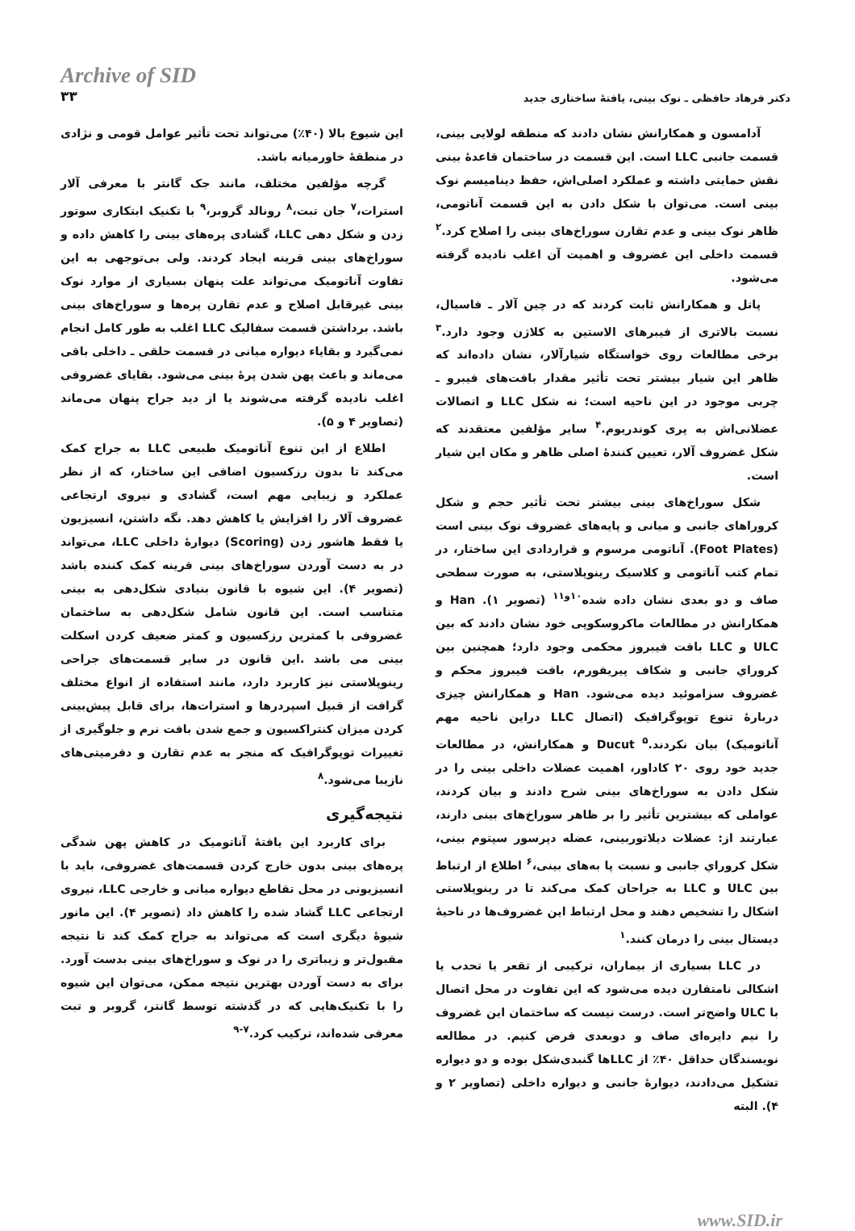Archive of SID
۳۳
دکتر فرهاد حافظی ـ نوک بینی، یافتهٔ ساختاری جدید
آدامسون و همکارانش نشان دادند که منطقه لولایی بینی، قسمت جانبی LLC است. این قسمت در ساختمان قاعدهٔ بینی نقش حمایتی داشته و عملکرد اصلی‌اش، حفظ دینامیسم نوک بینی است. می‌توان با شکل دادن به این قسمت آناتومی، ظاهر نوک بینی و عدم تقارن سوراخ‌های بینی را اصلاح کرد.<sup>۲</sup> قسمت داخلی این غضروف و اهمیت آن اغلب نادیده گرفته می‌شود.
پاتل و همکارانش ثابت کردند که در چین آلار ـ فاسیال، نسبت بالاتری از فیبرهای الاستین به کلاژن وجود دارد.<sup>۳</sup> برخی مطالعات روی خواستگاه شیارآلار، نشان داده‌اند که ظاهر این شیار بیشتر تحت تأثیر مقدار بافت‌های فیبرو ـ چربی موجود در این ناحیه است؛ نه شکل LLC و اتصالات عضلانی‌اش به پری کوندریوم.<sup>۴</sup> سایر مؤلفین معتقدند که شکل غضروف آلار، تعیین کنندهٔ اصلی ظاهر و مکان این شیار است.
شکل سوراخ‌های بینی بیشتر تحت تأثیر حجم و شکل کروراهای جانبی و میانی و پایه‌های غضروف نوک بینی است (Foot Plates). آناتومی مرسوم و قراردادی این ساختار، در تمام کتب آناتومی و کلاسیک رینوپلاستی، به صورت سطحی صاف و دو بعدی نشان داده شده<sup>۱۰و۱۱</sup> (تصویر ۱). Han و همکارانش در مطالعات ماکروسکوپی خود نشان دادند که بین ULC و LLC بافت فیبروز محکمی وجود دارد؛ همچنین بین کروراي جانبی و شکاف پیریفورم، بافت فیبروز محکم و غضروف سزاموئید دیده می‌شود. Han و همکارانش چیزی دربارهٔ تنوع توپوگرافیک (اتصال LLC دراین ناحیه مهم آناتومیک) بیان نکردند.<sup>۵</sup> Ducut و همکارانش، در مطالعات جدید خود روی ۲۰ کاداور، اهمیت عضلات داخلی بینی را در شکل دادن به سوراخ‌های بینی شرح دادند و بیان کردند، عواملی که بیشترین تأثیر را بر ظاهر سوراخ‌های بینی دارند، عبارتند از: عضلات دیلاتوربینی، عضله دپرسور سپتوم بینی، شکل کروراي جانبی و نسبت پا به‌های بینی،<sup>۶</sup> اطلاع از ارتباط بین ULC و LLC به جراحان کمک می‌کند تا در رینوپلاستی اشکال را تشخیص دهند و محل ارتباط این غضروف‌ها در ناحیهٔ دیستال بینی را درمان کنند.<sup>۱</sup>
در LLC بسیاری از بیماران، ترکیبی از تقعر یا تحدب یا اشکالی نامتقارن دیده می‌شود که این تفاوت در محل اتصال با ULC واضح‌تر است. درست نیست که ساختمان این غضروف را نیم دایره‌ای صاف و دوبعدی فرض کنیم. در مطالعه نویسندگان حداقل ۴۰٪ از LLCها گنبدی‌شکل بوده و دو دیواره تشکیل می‌دادند، دیوارهٔ جانبی و دیواره داخلی (تصاویر ۲ و ۴). البته
این شیوع بالا (۴۰٪) می‌تواند تحت تأثیر عوامل قومی و نژادی در منطقهٔ خاورمیانه باشد.
گرچه مؤلفین مختلف، مانند جک گانتر با معرفی آلار استرات،<sup>۷</sup> جان تبت،<sup>۸</sup> رونالد گروبر،<sup>۹</sup> با تکنیک ابتکاری سوتور زدن و شکل دهی LLC، گشادی پره‌های بینی را کاهش داده و سوراخ‌های بینی قرینه ایجاد کردند. ولی بی‌توجهی به این تفاوت آناتومیک می‌تواند علت پنهان بسیاری از موارد نوک بینی غیرقابل اصلاح و عدم تقارن پره‌ها و سوراخ‌های بینی باشد. برداشتن قسمت سفالیک LLC اغلب به طور کامل انجام نمی‌گیرد و بقایاء دیواره میانی در قسمت حلقی ـ داخلی باقی می‌ماند و باعث پهن شدن پرهٔ بینی می‌شود. بقایای غضروفی اغلب نادیده گرفته می‌شوند یا از دید جراح پنهان می‌ماند (تصاویر ۴ و ۵).
اطلاع از این تنوع آناتومیک طبیعی LLC به جراح کمک می‌کند تا بدون رزکسیون اضافی این ساختار، که از نظر عملکرد و زیبایی مهم است، گشادی و نیروی ارتجاعی غضروف آلار را افزایش یا کاهش دهد. نگه داشتن، انسیزیون یا فقط هاشور زدن (Scoring) دیوارهٔ داخلی LLC، می‌تواند در به دست آوردن سوراخ‌های بینی قرینه کمک کننده باشد (تصویر ۴). این شیوه با قانون بنیادی شکل‌دهی به بینی متناسب است. این قانون شامل شکل‌دهی به ساختمان غضروفی با کمترین رزکسیون و کمتر ضعیف کردن اسکلت بینی می باشد .این قانون در سایر قسمت‌های جراحی رینوپلاستی نیز کاربرد دارد، مانند استفاده از انواع مختلف گرافت از قبیل اسپردرها و استرات‌ها، برای قابل پیش‌بینی کردن میزان کنتراکسیون و جمع شدن بافت نرم و جلوگیری از تغییرات توپوگرافیک که منجر به عدم تقارن و دفرمیتی‌های نازیبا می‌شود.<sup>۸</sup>
نتیجه‌گیری
برای کاربرد این یافتهٔ آناتومیک در کاهش پهن شدگی پره‌های بینی بدون خارج کردن قسمت‌های غضروفی، باید با انسیزیونی در محل تقاطع دیواره میانی و خارجی LLC، نیروی ارتجاعی LLC گشاد شده را کاهش داد (تصویر ۴). این مانور شیوهٔ دیگری است که می‌تواند به جراح کمک کند تا نتیجه مقبول‌تر و زیباتری را در نوک و سوراخ‌های بینی بدست آورد. برای به دست آوردن بهترین نتیجه ممکن، می‌توان این شیوه را با تکنیک‌هایی که در گذشته توسط گانتر، گروبر و تبت معرفی شده‌اند، ترکیب کرد.<sup>۷-۹</sup>
www.SID.ir